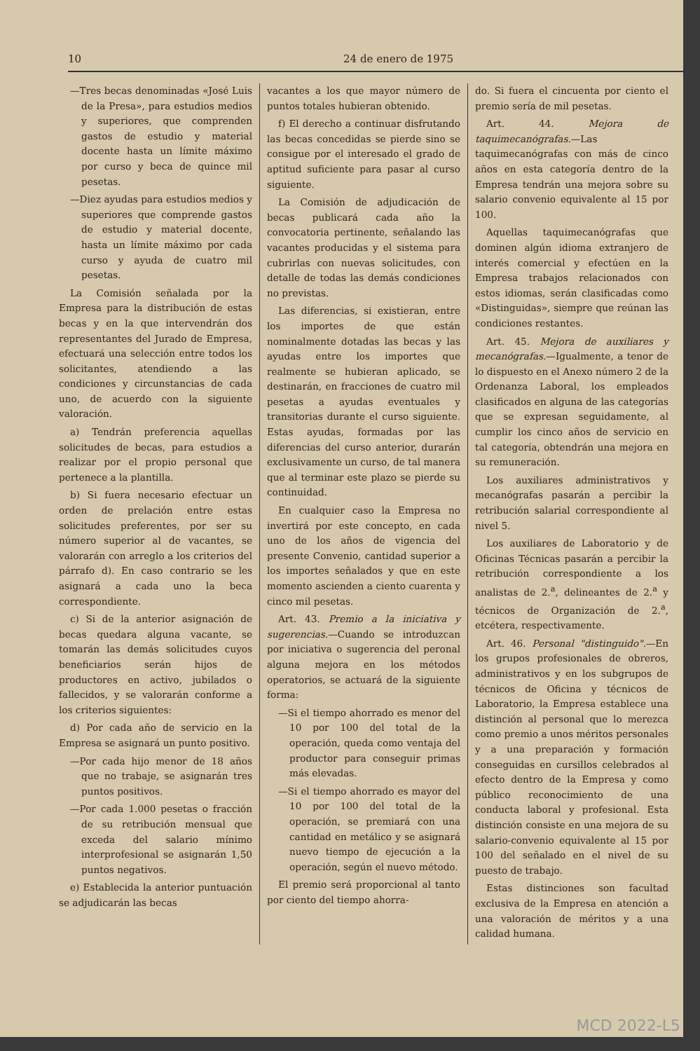10 24 de enero de 1975
—Tres becas denominadas «José Luis de la Presa», para estudios medios y superiores, que comprenden gastos de estudio y material docente hasta un límite máximo por curso y beca de quince mil pesetas.
—Diez ayudas para estudios medios y superiores que comprende gastos de estudio y material docente, hasta un límite máximo por cada curso y ayuda de cuatro mil pesetas.
La Comisión señalada por la Empresa para la distribución de estas becas y en la que intervendrán dos representantes del Jurado de Empresa, efectuará una selección entre todos los solicitantes, atendiendo a las condiciones y circunstancias de cada uno, de acuerdo con la siguiente valoración.
a) Tendrán preferencia aquellas solicitudes de becas, para estudios a realizar por el propio personal que pertenece a la plantilla.
b) Si fuera necesario efectuar un orden de prelación entre estas solicitudes preferentes, por ser su número superior al de vacantes, se valorarán con arreglo a los criterios del párrafo d). En caso contrario se les asignará a cada uno la beca correspondiente.
c) Si de la anterior asignación de becas quedara alguna vacante, se tomarán las demás solicitudes cuyos beneficiarios serán hijos de productores en activo, jubilados o fallecidos, y se valorarán conforme a los criterios siguientes:
d) Por cada año de servicio en la Empresa se asignará un punto positivo.
—Por cada hijo menor de 18 años que no trabaje, se asignarán tres puntos positivos.
—Por cada 1.000 pesetas o fracción de su retribución mensual que exceda del salario mínimo interprofesional se asignarán 1,50 puntos negativos.
e) Establecida la anterior puntuación se adjudicarán las becas
vacantes a los que mayor número de puntos totales hubieran obtenido.
f) El derecho a continuar disfrutando las becas concedidas se pierde sino se consigue por el interesado el grado de aptitud suficiente para pasar al curso siguiente.
La Comisión de adjudicación de becas publicará cada año la convocatoria pertinente, señalando las vacantes producidas y el sistema para cubrirlas con nuevas solicitudes, con detalle de todas las demás condiciones no previstas.
Las diferencias, si existieran, entre los importes de que están nominalmente dotadas las becas y las ayudas entre los importes que realmente se hubieran aplicado, se destinarán, en fracciones de cuatro mil pesetas a ayudas eventuales y transitorias durante el curso siguiente. Estas ayudas, formadas por las diferencias del curso anterior, durarán exclusivamente un curso, de tal manera que al terminar este plazo se pierde su continuidad.
En cualquier caso la Empresa no invertirá por este concepto, en cada uno de los años de vigencia del presente Convenio, cantidad superior a los importes señalados y que en este momento ascienden a ciento cuarenta y cinco mil pesetas.
Art. 43. Premio a la iniciativa y sugerencias.—Cuando se introduzcan por iniciativa o sugerencia del peronal alguna mejora en los métodos operatorios, se actuará de la siguiente forma:
—Si el tiempo ahorrado es menor del 10 por 100 del total de la operación, queda como ventaja del productor para conseguir primas más elevadas.
—Si el tiempo ahorrado es mayor del 10 por 100 del total de la operación, se premiará con una cantidad en metálico y se asignará nuevo tiempo de ejecución a la operación, según el nuevo método.
El premio será proporcional al tanto por ciento del tiempo ahorra-
do. Si fuera el cincuenta por ciento el premio sería de mil pesetas.
Art. 44. Mejora de taquimecanógrafas.—Las taquimecanógrafas con más de cinco años en esta categoría dentro de la Empresa tendrán una mejora sobre su salario convenio equivalente al 15 por 100.
Aquellas taquimecanógrafas que dominen algún idioma extranjero de interés comercial y efectúen en la Empresa trabajos relacionados con estos idiomas, serán clasificadas como «Distinguidas», siempre que reúnan las condiciones restantes.
Art. 45. Mejora de auxiliares y mecanógrafas.—Igualmente, a tenor de lo dispuesto en el Anexo número 2 de la Ordenanza Laboral, los empleados clasificados en alguna de las categorías que se expresan seguidamente, al cumplir los cinco años de servicio en tal categoría, obtendrán una mejora en su remuneración.
Los auxiliares administrativos y mecanógrafas pasarán a percibir la retribución salarial correspondiente al nivel 5.
Los auxiliares de Laboratorio y de Oficinas Técnicas pasarán a percibir la retribución correspondiente a los analistas de 2.<sup>a</sup>, delineantes de 2.<sup>a</sup> y técnicos de Organización de 2.<sup>a</sup>, etcétera, respectivamente.
Art. 46. Personal "distinguido".—En los grupos profesionales de obreros, administrativos y en los subgrupos de técnicos de Oficina y técnicos de Laboratorio, la Empresa establece una distinción al personal que lo merezca como premio a unos méritos personales y a una preparación y formación conseguidas en cursillos celebrados al efecto dentro de la Empresa y como público reconocimiento de una conducta laboral y profesional. Esta distinción consiste en una mejora de su salario-convenio equivalente al 15 por 100 del señalado en el nivel de su puesto de trabajo.
Estas distinciones son facultad exclusiva de la Empresa en atención a una valoración de méritos y a una calidad humana.
MCD 2022-L5